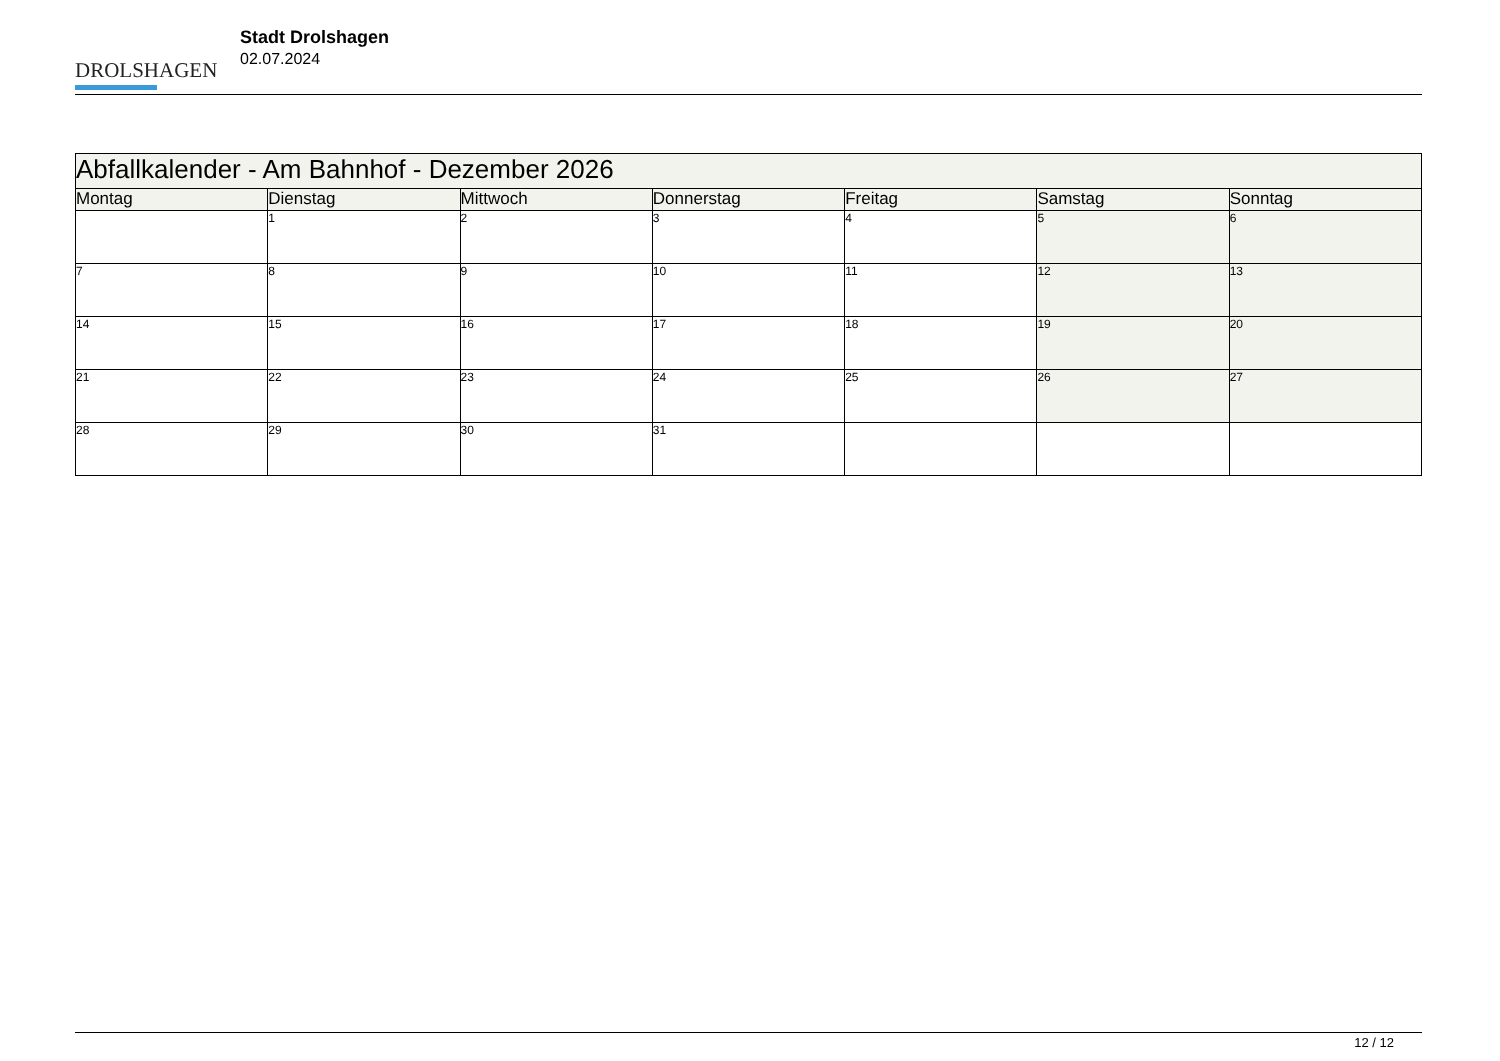DROLSHAGEN
Stadt Drolshagen
02.07.2024
| Abfallkalender - Am Bahnhof - Dezember 2026 | | | | | | |
| Montag | Dienstag | Mittwoch | Donnerstag | Freitag | Samstag | Sonntag |
| | 1 | 2 | 3 | 4 | 5 | 6 |
| 7 | 8 | 9 | 10 | 11 | 12 | 13 |
| 14 | 15 | 16 | 17 | 18 | 19 | 20 |
| 21 | 22 | 23 | 24 | 25 | 26 | 27 |
| 28 | 29 | 30 | 31 | | | |
12 / 12